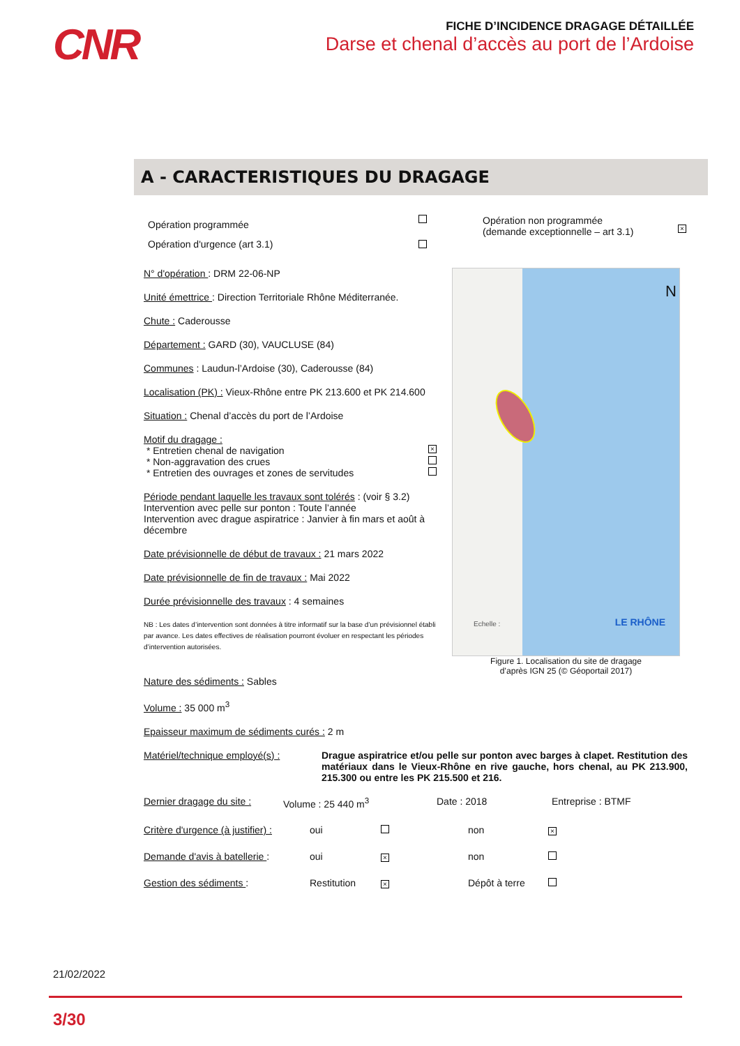CNR
FICHE D’INCIDENCE DRAGAGE DÉTAILLÉE
Darse et chenal d’accès au port de l’Ardoise
A - CARACTERISTIQUES DU DRAGAGE
Opération programmée
Opération d'urgence (art 3.1)
Opération non programmée
(demande exceptionnelle – art 3.1)
×
N° d'opération : DRM 22-06-NP
Unité émettrice : Direction Territoriale Rhône Méditerranée.
Chute : Caderousse
Département : GARD (30), VAUCLUSE (84)
Communes : Laudun-l’Ardoise (30), Caderousse (84)
Localisation (PK) : Vieux-Rhône entre PK 213.600 et PK 214.600
Situation : Chenal d’accès du port de l’Ardoise
Motif du dragage :
* Entretien chenal de navigation ×
* Non-aggravation des crues
* Entretien des ouvrages et zones de servitudes
Période pendant laquelle les travaux sont tolérés : (voir § 3.2)
Intervention avec pelle sur ponton : Toute l’année
Intervention avec drague aspiratrice : Janvier à fin mars et août à décembre
Date prévisionnelle de début de travaux : 21 mars 2022
Date prévisionnelle de fin de travaux : Mai 2022
Durée prévisionnelle des travaux : 4 semaines
NB : Les dates d’intervention sont données à titre informatif sur la base d’un prévisionnel établi par avance. Les dates effectives de réalisation pourront évoluer en respectant les périodes d’intervention autorisées.
N
Echelle : LE RHÔNE
Figure 1. Localisation du site de dragage
d’après IGN 25 (© Géoportail 2017)
Nature des sédiments : Sables
Volume : 35 000 m<sup>3</sup>
Epaisseur maximum de sédiments curés : 2 m
Matériel/technique employé(s) :
Drague aspiratrice et/ou pelle sur ponton avec barges à clapet. Restitution des matériaux dans le Vieux-Rhône en rive gauche, hors chenal, au PK 213.900, 215.300 ou entre les PK 215.500 et 216.
Dernier dragage du site :
Volume : 25 440 m<sup>3</sup> Date : 2018 Entreprise : BTMF
Critère d'urgence (à justifier) :
oui non
×
Demande d'avis à batellerie :
oui
×
non
Gestion des sédiments : Restitution
×
Dépôt à terre
21/02/2022
3/30